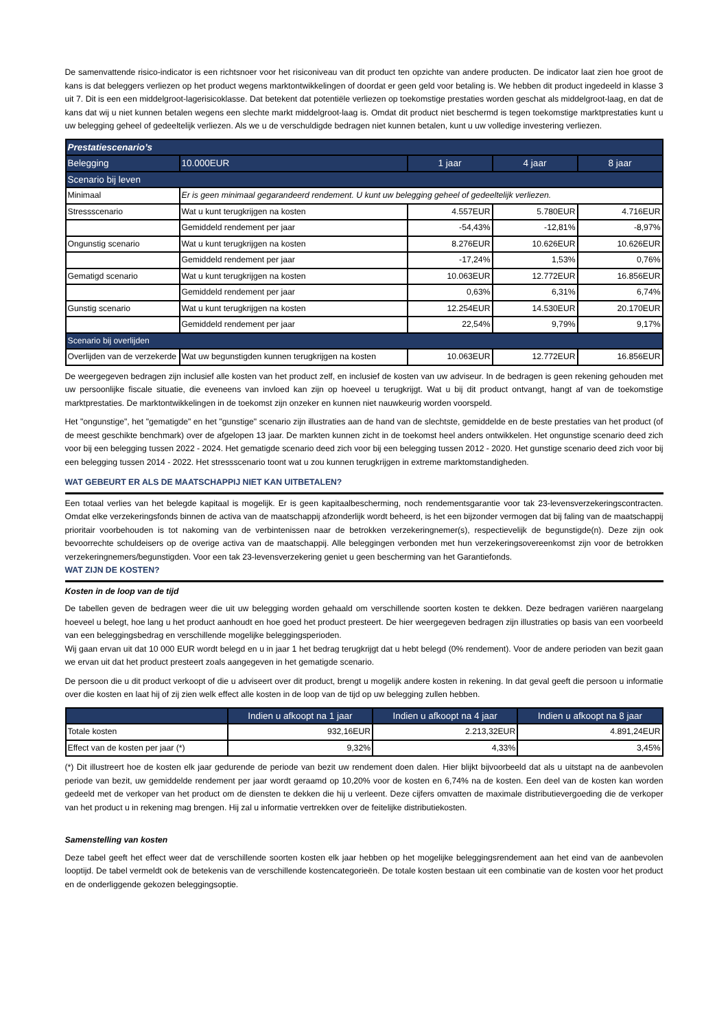De samenvattende risico-indicator is een richtsnoer voor het risiconiveau van dit product ten opzichte van andere producten. De indicator laat zien hoe groot de kans is dat beleggers verliezen op het product wegens marktontwikkelingen of doordat er geen geld voor betaling is. We hebben dit product ingedeeld in klasse 3 uit 7. Dit is een een middelgroot-lagerisicoklasse. Dat betekent dat potentiële verliezen op toekomstige prestaties worden geschat als middelgroot-laag, en dat de kans dat wij u niet kunnen betalen wegens een slechte markt middelgroot-laag is. Omdat dit product niet beschermd is tegen toekomstige marktprestaties kunt u uw belegging geheel of gedeeltelijk verliezen. Als we u de verschuldigde bedragen niet kunnen betalen, kunt u uw volledige investering verliezen.
| Prestatiescenario’s | | | | |
| --- | --- | --- | --- | --- |
| Belegging | 10.000EUR | 1 jaar | 4 jaar | 8 jaar |
| Scenario bij leven | | | | |
| Minimaal | Er is geen minimaal gegarandeerd rendement. U kunt uw belegging geheel of gedeeltelijk verliezen. | | | |
| Stressscenario | Wat u kunt terugkrijgen na kosten | 4.557EUR | 5.780EUR | 4.716EUR |
| | Gemiddeld rendement per jaar | -54,43% | -12,81% | -8,97% |
| Ongunstig scenario | Wat u kunt terugkrijgen na kosten | 8.276EUR | 10.626EUR | 10.626EUR |
| | Gemiddeld rendement per jaar | -17,24% | 1,53% | 0,76% |
| Gematigd scenario | Wat u kunt terugkrijgen na kosten | 10.063EUR | 12.772EUR | 16.856EUR |
| | Gemiddeld rendement per jaar | 0,63% | 6,31% | 6,74% |
| Gunstig scenario | Wat u kunt terugkrijgen na kosten | 12.254EUR | 14.530EUR | 20.170EUR |
| | Gemiddeld rendement per jaar | 22,54% | 9,79% | 9,17% |
| Scenario bij overlijden | | | | |
| Overlijden van de verzekerde | Wat uw begunstigden kunnen terugkrijgen na kosten | 10.063EUR | 12.772EUR | 16.856EUR |
De weergegeven bedragen zijn inclusief alle kosten van het product zelf, en inclusief de kosten van uw adviseur. In de bedragen is geen rekening gehouden met uw persoonlijke fiscale situatie, die eveneens van invloed kan zijn op hoeveel u terugkrijgt. Wat u bij dit product ontvangt, hangt af van de toekomstige marktprestaties. De marktontwikkelingen in de toekomst zijn onzeker en kunnen niet nauwkeurig worden voorspeld.
Het "ongunstige", het "gematigde" en het "gunstige" scenario zijn illustraties aan de hand van de slechtste, gemiddelde en de beste prestaties van het product (of de meest geschikte benchmark) over de afgelopen 13 jaar. De markten kunnen zicht in de toekomst heel anders ontwikkelen. Het ongunstige scenario deed zich voor bij een belegging tussen 2022 - 2024. Het gematigde scenario deed zich voor bij een belegging tussen 2012 - 2020. Het gunstige scenario deed zich voor bij een belegging tussen 2014 - 2022. Het stressscenario toont wat u zou kunnen terugkrijgen in extreme marktomstandigheden.
WAT GEBEURT ER ALS DE MAATSCHAPPIJ NIET KAN UITBETALEN?
Een totaal verlies van het belegde kapitaal is mogelijk. Er is geen kapitaalbescherming, noch rendementsgarantie voor tak 23-levensverzekeringscontracten. Omdat elke verzekeringsfonds binnen de activa van de maatschappij afzonderlijk wordt beheerd, is het een bijzonder vermogen dat bij faling van de maatschappij prioritair voorbehouden is tot nakoming van de verbintenissen naar de betrokken verzekeringnemer(s), respectievelijk de begunstigde(n). Deze zijn ook bevoorrechte schuldeisers op de overige activa van de maatschappij. Alle beleggingen verbonden met hun verzekeringsovereenkomst zijn voor de betrokken verzekeringnemers/begunstigden. Voor een tak 23-levensverzekering geniet u geen bescherming van het Garantiefonds.
WAT ZIJN DE KOSTEN?
Kosten in de loop van de tijd
De tabellen geven de bedragen weer die uit uw belegging worden gehaald om verschillende soorten kosten te dekken. Deze bedragen variëren naargelang hoeveel u belegt, hoe lang u het product aanhoudt en hoe goed het product presteert. De hier weergegeven bedragen zijn illustraties op basis van een voorbeeld van een beleggingsbedrag en verschillende mogelijke beleggingsperioden.
Wij gaan ervan uit dat 10 000 EUR wordt belegd en u in jaar 1 het bedrag terugkrijgt dat u hebt belegd (0% rendement). Voor de andere perioden van bezit gaan we ervan uit dat het product presteert zoals aangegeven in het gematigde scenario.
De persoon die u dit product verkoopt of die u adviseert over dit product, brengt u mogelijk andere kosten in rekening. In dat geval geeft die persoon u informatie over die kosten en laat hij of zij zien welk effect alle kosten in de loop van de tijd op uw belegging zullen hebben.
| | Indien u afkoopt na 1 jaar | Indien u afkoopt na 4 jaar | Indien u afkoopt na 8 jaar |
| --- | --- | --- | --- |
| Totale kosten | 932,16EUR | 2.213,32EUR | 4.891,24EUR |
| Effect van de kosten per jaar (*) | 9,32% | 4,33% | 3,45% |
(*) Dit illustreert hoe de kosten elk jaar gedurende de periode van bezit uw rendement doen dalen. Hier blijkt bijvoorbeeld dat als u uitstapt na de aanbevolen periode van bezit, uw gemiddelde rendement per jaar wordt geraamd op 10,20% voor de kosten en 6,74% na de kosten. Een deel van de kosten kan worden gedeeld met de verkoper van het product om de diensten te dekken die hij u verleent. Deze cijfers omvatten de maximale distributievergoeding die de verkoper van het product u in rekening mag brengen. Hij zal u informatie vertrekken over de feitelijke distributiekosten.
Samenstelling van kosten
Deze tabel geeft het effect weer dat de verschillende soorten kosten elk jaar hebben op het mogelijke beleggingsrendement aan het eind van de aanbevolen looptijd. De tabel vermeldt ook de betekenis van de verschillende kostencategorieën. De totale kosten bestaan uit een combinatie van de kosten voor het product en de onderliggende gekozen beleggingsoptie.